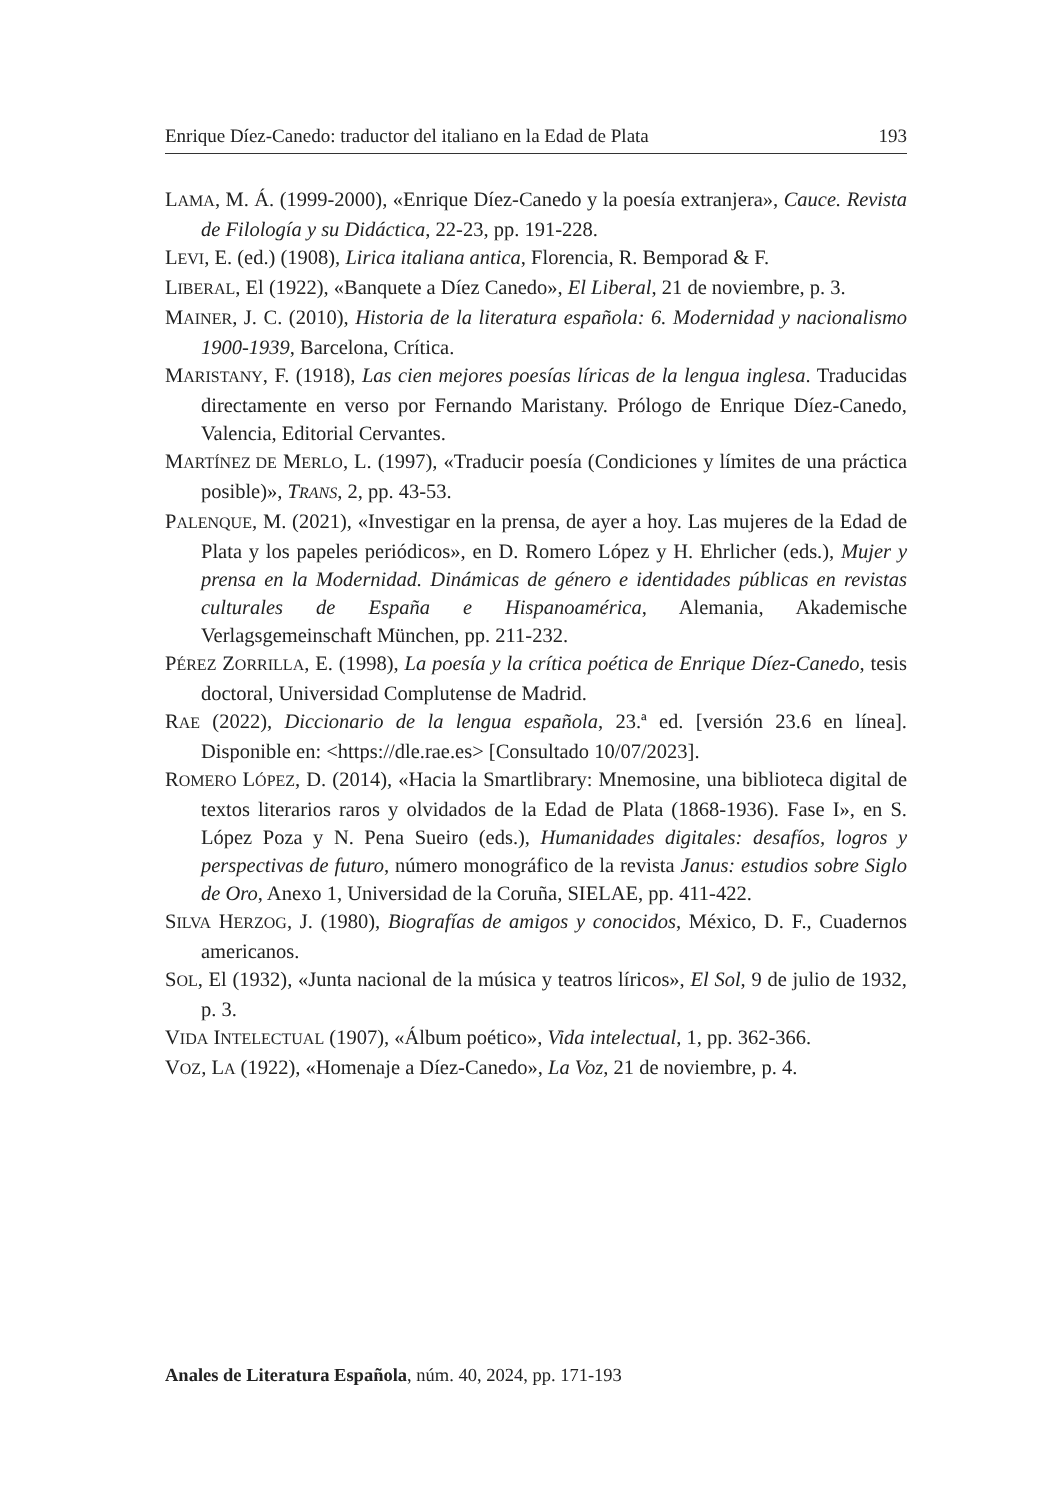Enrique Díez-Canedo: traductor del italiano en la Edad de Plata 193
LAMA, M. Á. (1999-2000), «Enrique Díez-Canedo y la poesía extranjera», Cauce. Revista de Filología y su Didáctica, 22-23, pp. 191-228.
LEVI, E. (ed.) (1908), Lirica italiana antica, Florencia, R. Bemporad & F.
LIBERAL, El (1922), «Banquete a Díez Canedo», El Liberal, 21 de noviembre, p. 3.
MAINER, J. C. (2010), Historia de la literatura española: 6. Modernidad y nacionalismo 1900-1939, Barcelona, Crítica.
MARISTANY, F. (1918), Las cien mejores poesías líricas de la lengua inglesa. Traducidas directamente en verso por Fernando Maristany. Prólogo de Enrique Díez-Canedo, Valencia, Editorial Cervantes.
MARTÍNEZ DE MERLO, L. (1997), «Traducir poesía (Condiciones y límites de una práctica posible)», TRANS, 2, pp. 43-53.
PALENQUE, M. (2021), «Investigar en la prensa, de ayer a hoy. Las mujeres de la Edad de Plata y los papeles periódicos», en D. Romero López y H. Ehrlicher (eds.), Mujer y prensa en la Modernidad. Dinámicas de género e identidades públicas en revistas culturales de España e Hispanoamérica, Alemania, Akademische Verlagsgemeinschaft München, pp. 211-232.
PÉREZ ZORRILLA, E. (1998), La poesía y la crítica poética de Enrique Díez-Canedo, tesis doctoral, Universidad Complutense de Madrid.
RAE (2022), Diccionario de la lengua española, 23.ª ed. [versión 23.6 en línea]. Disponible en: <https://dle.rae.es> [Consultado 10/07/2023].
ROMERO LÓPEZ, D. (2014), «Hacia la Smartlibrary: Mnemosine, una biblioteca digital de textos literarios raros y olvidados de la Edad de Plata (1868-1936). Fase I», en S. López Poza y N. Pena Sueiro (eds.), Humanidades digitales: desafíos, logros y perspectivas de futuro, número monográfico de la revista Janus: estudios sobre Siglo de Oro, Anexo 1, Universidad de la Coruña, SIELAE, pp. 411-422.
SILVA HERZOG, J. (1980), Biografías de amigos y conocidos, México, D. F., Cuadernos americanos.
SOL, El (1932), «Junta nacional de la música y teatros líricos», El Sol, 9 de julio de 1932, p. 3.
VIDA INTELECTUAL (1907), «Álbum poético», Vida intelectual, 1, pp. 362-366.
VOZ, LA (1922), «Homenaje a Díez-Canedo», La Voz, 21 de noviembre, p. 4.
Anales de Literatura Española, núm. 40, 2024, pp. 171-193